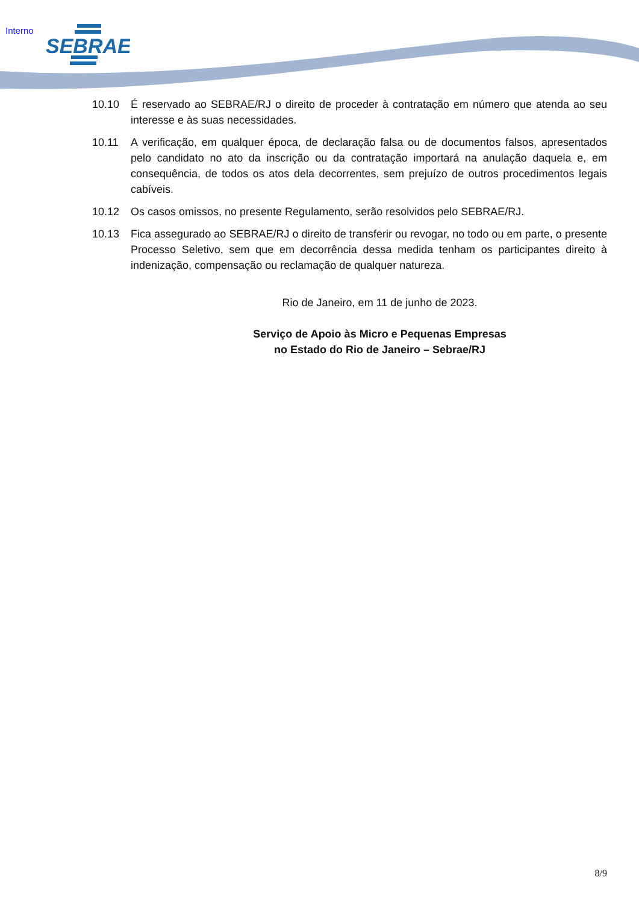Interno
SEBRAE
10.10 É reservado ao SEBRAE/RJ o direito de proceder à contratação em número que atenda ao seu interesse e às suas necessidades.
10.11 A verificação, em qualquer época, de declaração falsa ou de documentos falsos, apresentados pelo candidato no ato da inscrição ou da contratação importará na anulação daquela e, em consequência, de todos os atos dela decorrentes, sem prejuízo de outros procedimentos legais cabíveis.
10.12 Os casos omissos, no presente Regulamento, serão resolvidos pelo SEBRAE/RJ.
10.13 Fica assegurado ao SEBRAE/RJ o direito de transferir ou revogar, no todo ou em parte, o presente Processo Seletivo, sem que em decorrência dessa medida tenham os participantes direito à indenização, compensação ou reclamação de qualquer natureza.
Rio de Janeiro, em 11 de junho de 2023.
Serviço de Apoio às Micro e Pequenas Empresas
no Estado do Rio de Janeiro – Sebrae/RJ
8/9